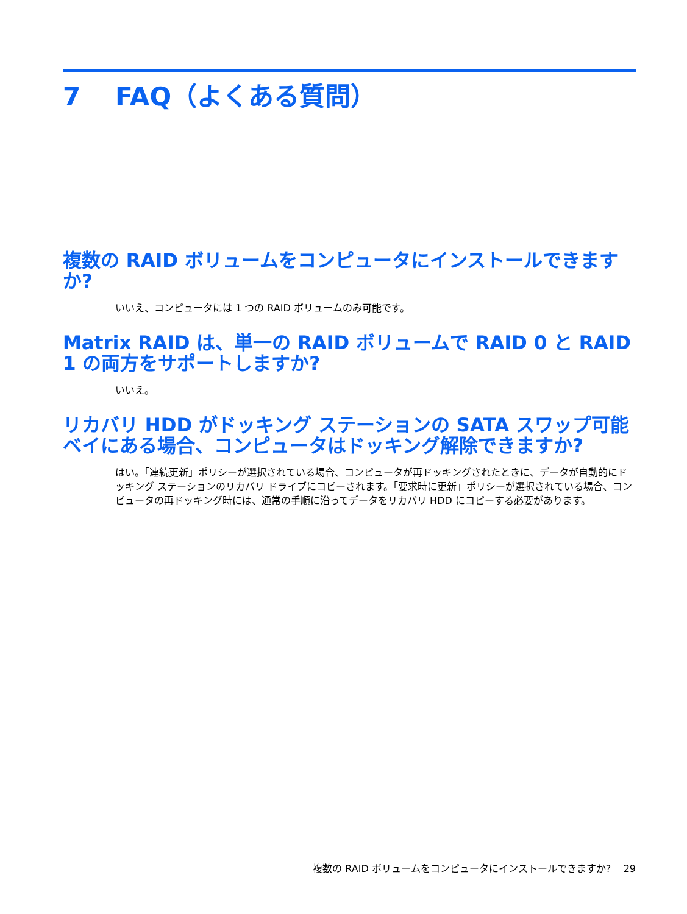7 FAQ（よくある質問）
複数の RAID ボリュームをコンピュータにインストールできますか?
いいえ、コンピュータには 1 つの RAID ボリュームのみ可能です。
Matrix RAID は、単一の RAID ボリュームで RAID 0 と RAID 1 の両方をサポートしますか?
いいえ。
リカバリ HDD がドッキング ステーションの SATA スワップ可能ベイにある場合、コンピュータはドッキング解除できますか?
はい。「連続更新」ポリシーが選択されている場合、コンピュータが再ドッキングされたときに、データが自動的にドッキング ステーションのリカバリ ドライブにコピーされます。「要求時に更新」ポリシーが選択されている場合、コンピュータの再ドッキング時には、通常の手順に沿ってデータをリカバリ HDD にコピーする必要があります。
複数の RAID ボリュームをコンピュータにインストールできますか? 29